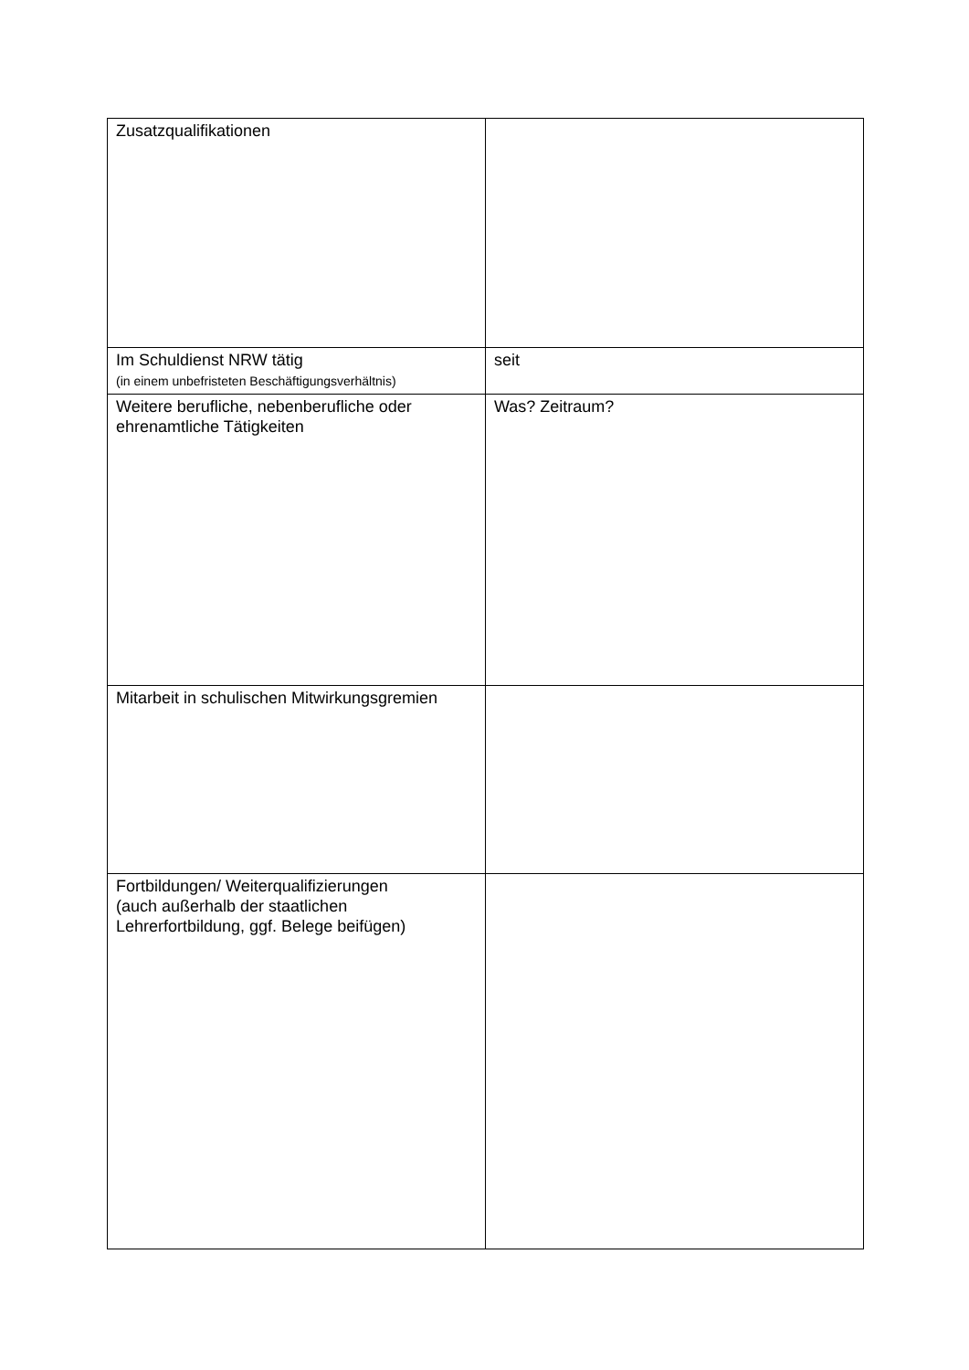| Zusatzqualifikationen | |
| Im Schuldienst NRW tätig (in einem unbefristeten Beschäftigungsverhältnis) | seit |
| Weitere berufliche, nebenberufliche oder ehrenamtliche Tätigkeiten | Was? Zeitraum? |
| Mitarbeit in schulischen Mitwirkungsgremien | |
| Fortbildungen/ Weiterqualifizierungen (auch außerhalb der staatlichen Lehrerfortbildung, ggf. Belege beifügen) | |